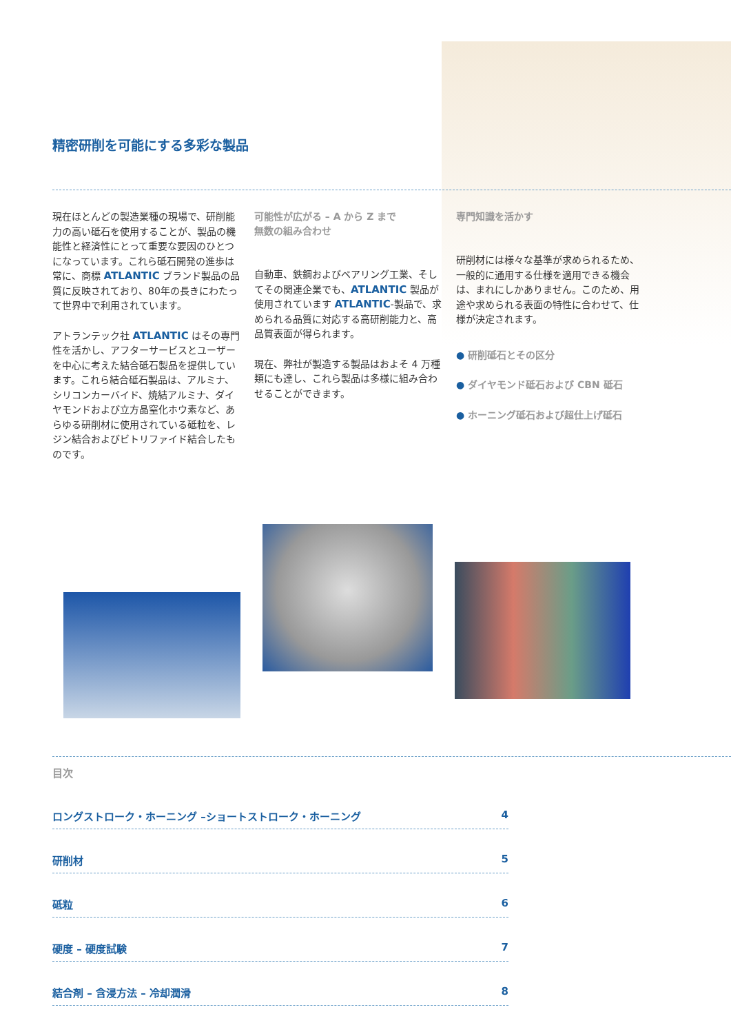精密研削を可能にする多彩な製品
現在ほとんどの製造業種の現場で、研削能力の高い砥石を使用することが、製品の機能性と経済性にとって重要な要因のひとつになっています。これら砥石開発の進歩は常に、商標 ATLANTIC ブランド製品の品質に反映されており、80年の長きにわたって世界中で利用されています。
アトランテック社 ATLANTIC はその専門性を活かし、アフターサービスとユーザーを中心に考えた結合砥石製品を提供しています。これら結合砥石製品は、アルミナ、シリコンカーバイド、焼結アルミナ、ダイヤモンドおよび立方晶窒化ホウ素など、あらゆる研削材に使用されている砥粒を、レジン結合およびビトリファイド結合したものです。
可能性が広がる – A から Z まで
無数の組み合わせ
自動車、鉄鋼およびベアリング工業、そしてその関連企業でも、ATLANTIC 製品が使用されています ATLANTIC-製品で、求められる品質に対応する高研削能力と、高品質表面が得られます。
現在、弊社が製造する製品はおよそ 4 万種類にも達し、これら製品は多様に組み合わせることができます。
専門知識を活かす
研削材には様々な基準が求められるため、一般的に通用する仕様を適用できる機会は、まれにしかありません。このため、用途や求められる表面の特性に合わせて、仕様が決定されます。
● 研削砥石とその区分
● ダイヤモンド砥石および CBN 砥石
● ホーニング砥石および超仕上げ砥石
目次
ロングストローク・ホーニング –ショートストローク・ホーニング 4
研削材 5
砥粒 6
硬度 – 硬度試験 7
結合剤 – 含浸方法 – 冷却潤滑 8